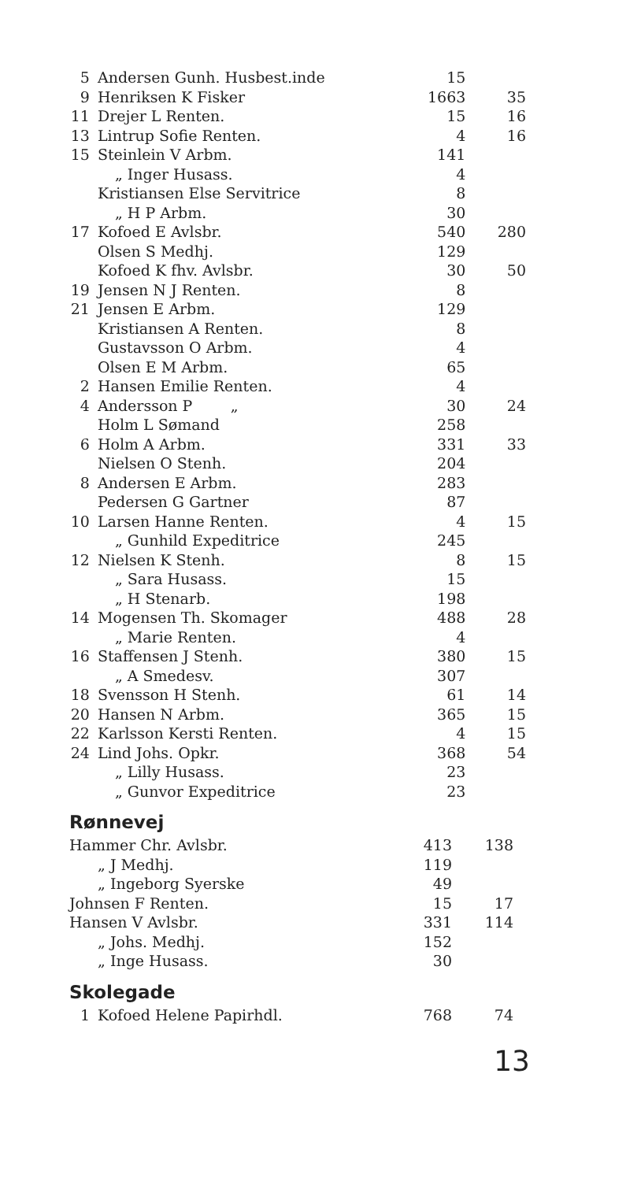| 5 | Andersen Gunh. Husbest.inde | 15 | |
| 9 | Henriksen K Fisker | 1663 | 35 |
| 11 | Drejer L Renten. | 15 | 16 |
| 13 | Lintrup Sofie Renten. | 4 | 16 |
| 15 | Steinlein V Arbm. | 141 | |
| | „ Inger Husass. | 4 | |
| | Kristiansen Else Servitrice | 8 | |
| | „ H P Arbm. | 30 | |
| 17 | Kofoed E Avlsbr. | 540 | 280 |
| | Olsen S Medhj. | 129 | |
| | Kofoed K fhv. Avlsbr. | 30 | 50 |
| 19 | Jensen N J Renten. | 8 | |
| 21 | Jensen E Arbm. | 129 | |
| | Kristiansen A Renten. | 8 | |
| | Gustavsson O Arbm. | 4 | |
| | Olsen E M Arbm. | 65 | |
| 2 | Hansen Emilie Renten. | 4 | |
| 4 | Andersson P „ | 30 | 24 |
| | Holm L Sømand | 258 | |
| 6 | Holm A Arbm. | 331 | 33 |
| | Nielsen O Stenh. | 204 | |
| 8 | Andersen E Arbm. | 283 | |
| | Pedersen G Gartner | 87 | |
| 10 | Larsen Hanne Renten. | 4 | 15 |
| | „ Gunhild Expeditrice | 245 | |
| 12 | Nielsen K Stenh. | 8 | 15 |
| | „ Sara Husass. | 15 | |
| | „ H Stenarb. | 198 | |
| 14 | Mogensen Th. Skomager | 488 | 28 |
| | „ Marie Renten. | 4 | |
| 16 | Staffensen J Stenh. | 380 | 15 |
| | „ A Smedesv. | 307 | |
| 18 | Svensson H Stenh. | 61 | 14 |
| 20 | Hansen N Arbm. | 365 | 15 |
| 22 | Karlsson Kersti Renten. | 4 | 15 |
| 24 | Lind Johs. Opkr. | 368 | 54 |
| | „ Lilly Husass. | 23 | |
| | „ Gunvor Expeditrice | 23 | |
Rønnevej
| Hammer Chr. Avlsbr. | 413 | 138 |
| „ J Medhj. | 119 | |
| „ Ingeborg Syerske | 49 | |
| Johnsen F Renten. | 15 | 17 |
| Hansen V Avlsbr. | 331 | 114 |
| „ Johs. Medhj. | 152 | |
| „ Inge Husass. | 30 | |
Skolegade
| 1 | Kofoed Helene Papirhdl. | 768 | 74 |
13